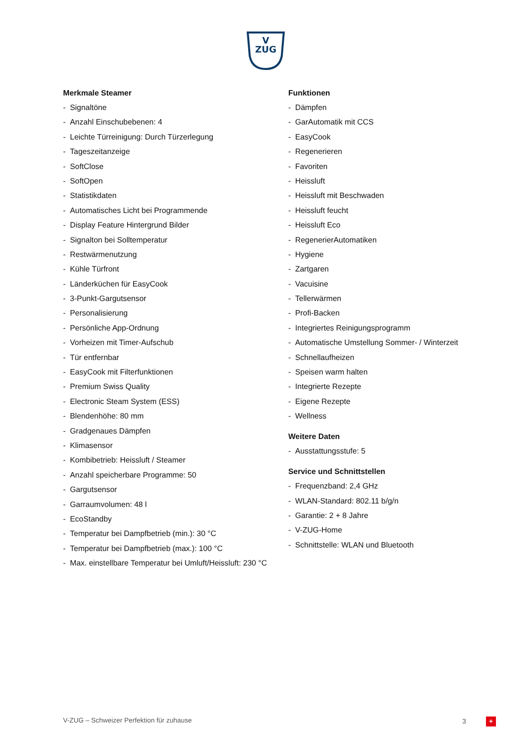V
ZUG
Merkmale Steamer
- Signaltöne
- Anzahl Einschubebenen: 4
- Leichte Türreinigung: Durch Türzerlegung
- Tageszeitanzeige
- SoftClose
- SoftOpen
- Statistikdaten
- Automatisches Licht bei Programmende
- Display Feature Hintergrund Bilder
- Signalton bei Solltemperatur
- Restwärmenutzung
- Kühle Türfront
- Länderküchen für EasyCook
- 3-Punkt-Gargutsensor
- Personalisierung
- Persönliche App-Ordnung
- Vorheizen mit Timer-Aufschub
- Tür entfernbar
- EasyCook mit Filterfunktionen
- Premium Swiss Quality
- Electronic Steam System (ESS)
- Blendenhöhe: 80 mm
- Gradgenaues Dämpfen
- Klimasensor
- Kombibetrieb: Heissluft / Steamer
- Anzahl speicherbare Programme: 50
- Gargutsensor
- Garraumvolumen: 48 l
- EcoStandby
- Temperatur bei Dampfbetrieb (min.): 30 °C
- Temperatur bei Dampfbetrieb (max.): 100 °C
- Max. einstellbare Temperatur bei Umluft/Heissluft: 230 °C
Funktionen
- Dämpfen
- GarAutomatik mit CCS
- EasyCook
- Regenerieren
- Favoriten
- Heissluft
- Heissluft mit Beschwaden
- Heissluft feucht
- Heissluft Eco
- RegenerierAutomatiken
- Hygiene
- Zartgaren
- Vacuisine
- Tellerwärmen
- Profi-Backen
- Integriertes Reinigungsprogramm
- Automatische Umstellung Sommer- / Winterzeit
- Schnellaufheizen
- Speisen warm halten
- Integrierte Rezepte
- Eigene Rezepte
- Wellness
Weitere Daten
- Ausstattungsstufe: 5
Service und Schnittstellen
- Frequenzband: 2,4 GHz
- WLAN-Standard: 802.11 b/g/n
- Garantie: 2 + 8 Jahre
- V-ZUG-Home
- Schnittstelle: WLAN und Bluetooth
V-ZUG – Schweizer Perfektion für zuhause 3 +